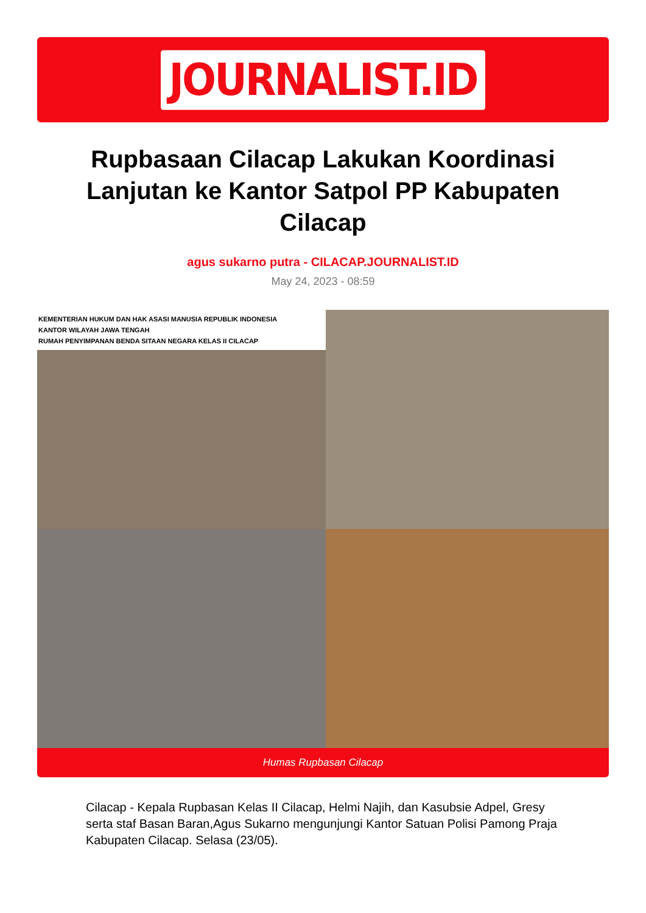JOURNALIST.ID
Rupbasaan Cilacap Lakukan Koordinasi Lanjutan ke Kantor Satpol PP Kabupaten Cilacap
agus sukarno putra - CILACAP.JOURNALIST.ID
May 24, 2023 - 08:59
KEMENTERIAN HUKUM DAN HAK ASASI MANUSIA REPUBLIK INDONESIA
KANTOR WILAYAH JAWA TENGAH
RUMAH PENYIMPANAN BENDA SITAAN NEGARA KELAS II CILACAP
Humas Rupbasan Cilacap
Cilacap - Kepala Rupbasan Kelas II Cilacap, Helmi Najih, dan Kasubsie Adpel, Gresy serta staf Basan Baran,Agus Sukarno mengunjungi Kantor Satuan Polisi Pamong Praja Kabupaten Cilacap. Selasa (23/05).